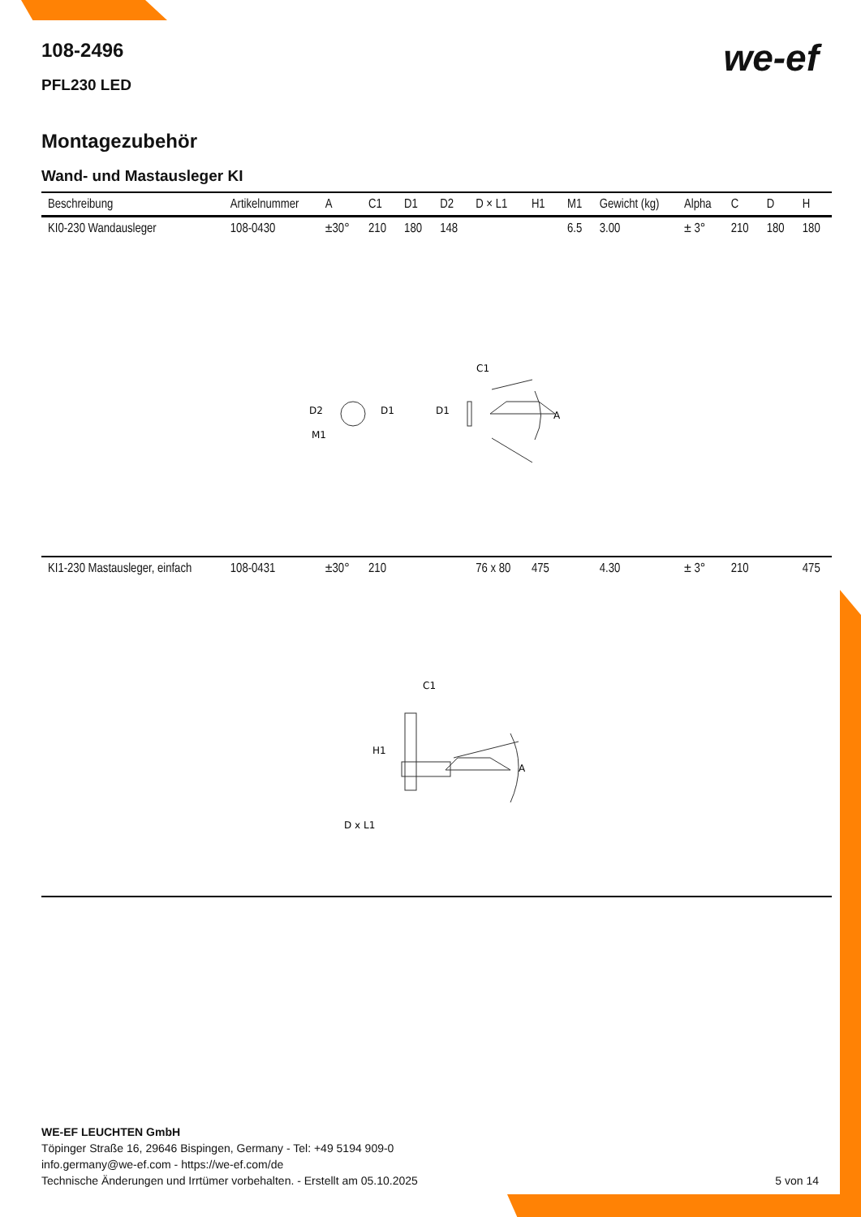we-ef
108-2496
PFL230 LED
Montagezubehör
Wand- und Mastausleger KI
| Beschreibung | Artikelnummer | A | C1 | D1 | D2 | D × L1 | H1 | M1 | Gewicht (kg) | Alpha | C | D | H |
| --- | --- | --- | --- | --- | --- | --- | --- | --- | --- | --- | --- | --- | --- |
| KI0-230 Wandausleger | 108-0430 | ±30° | 210 | 180 | 148 | | | 6.5 | 3.00 | ± 3° | 210 | 180 | 180 |
| D2 D1 D1 C1 A M1 | | | | | | | | | | | | | |
| KI1-230 Mastausleger, einfach | 108-0431 | ±30° | 210 | | | 76 x 80 | 475 | | 4.30 | ± 3° | 210 | | 475 |
| C1 H1 A D x L1 | | | | | | | | | | | | | |
WE-EF LEUCHTEN GmbH
Töpinger Straße 16, 29646 Bispingen, Germany - Tel: +49 5194 909-0
info.germany@we-ef.com - https://we-ef.com/de
Technische Änderungen und Irrtümer vorbehalten. - Erstellt am 05.10.2025 5 von 14